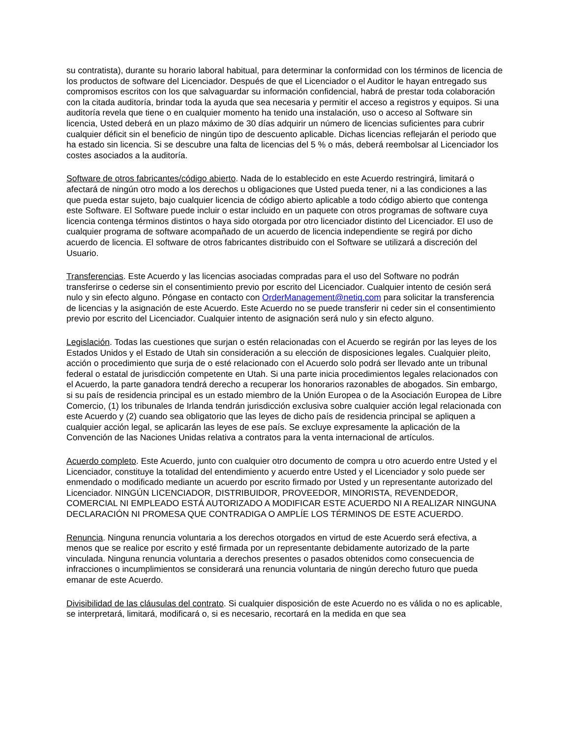su contratista), durante su horario laboral habitual, para determinar la conformidad con los términos de licencia de los productos de software del Licenciador. Después de que el Licenciador o el Auditor le hayan entregado sus compromisos escritos con los que salvaguardar su información confidencial, habrá de prestar toda colaboración con la citada auditoría, brindar toda la ayuda que sea necesaria y permitir el acceso a registros y equipos. Si una auditoría revela que tiene o en cualquier momento ha tenido una instalación, uso o acceso al Software sin licencia, Usted deberá en un plazo máximo de 30 días adquirir un número de licencias suficientes para cubrir cualquier déficit sin el beneficio de ningún tipo de descuento aplicable. Dichas licencias reflejarán el periodo que ha estado sin licencia. Si se descubre una falta de licencias del 5 % o más, deberá reembolsar al Licenciador los costes asociados a la auditoría.
Software de otros fabricantes/código abierto. Nada de lo establecido en este Acuerdo restringirá, limitará o afectará de ningún otro modo a los derechos u obligaciones que Usted pueda tener, ni a las condiciones a las que pueda estar sujeto, bajo cualquier licencia de código abierto aplicable a todo código abierto que contenga este Software. El Software puede incluir o estar incluido en un paquete con otros programas de software cuya licencia contenga términos distintos o haya sido otorgada por otro licenciador distinto del Licenciador. El uso de cualquier programa de software acompañado de un acuerdo de licencia independiente se regirá por dicho acuerdo de licencia. El software de otros fabricantes distribuido con el Software se utilizará a discreción del Usuario.
Transferencias. Este Acuerdo y las licencias asociadas compradas para el uso del Software no podrán transferirse o cederse sin el consentimiento previo por escrito del Licenciador. Cualquier intento de cesión será nulo y sin efecto alguno. Póngase en contacto con OrderManagement@netiq.com para solicitar la transferencia de licencias y la asignación de este Acuerdo. Este Acuerdo no se puede transferir ni ceder sin el consentimiento previo por escrito del Licenciador. Cualquier intento de asignación será nulo y sin efecto alguno.
Legislación. Todas las cuestiones que surjan o estén relacionadas con el Acuerdo se regirán por las leyes de los Estados Unidos y el Estado de Utah sin consideración a su elección de disposiciones legales. Cualquier pleito, acción o procedimiento que surja de o esté relacionado con el Acuerdo solo podrá ser llevado ante un tribunal federal o estatal de jurisdicción competente en Utah. Si una parte inicia procedimientos legales relacionados con el Acuerdo, la parte ganadora tendrá derecho a recuperar los honorarios razonables de abogados. Sin embargo, si su país de residencia principal es un estado miembro de la Unión Europea o de la Asociación Europea de Libre Comercio, (1) los tribunales de Irlanda tendrán jurisdicción exclusiva sobre cualquier acción legal relacionada con este Acuerdo y (2) cuando sea obligatorio que las leyes de dicho país de residencia principal se apliquen a cualquier acción legal, se aplicarán las leyes de ese país. Se excluye expresamente la aplicación de la Convención de las Naciones Unidas relativa a contratos para la venta internacional de artículos.
Acuerdo completo. Este Acuerdo, junto con cualquier otro documento de compra u otro acuerdo entre Usted y el Licenciador, constituye la totalidad del entendimiento y acuerdo entre Usted y el Licenciador y solo puede ser enmendado o modificado mediante un acuerdo por escrito firmado por Usted y un representante autorizado del Licenciador. NINGÚN LICENCIADOR, DISTRIBUIDOR, PROVEEDOR, MINORISTA, REVENDEDOR, COMERCIAL NI EMPLEADO ESTÁ AUTORIZADO A MODIFICAR ESTE ACUERDO NI A REALIZAR NINGUNA DECLARACIÓN NI PROMESA QUE CONTRADIGA O AMPLÍE LOS TÉRMINOS DE ESTE ACUERDO.
Renuncia. Ninguna renuncia voluntaria a los derechos otorgados en virtud de este Acuerdo será efectiva, a menos que se realice por escrito y esté firmada por un representante debidamente autorizado de la parte vinculada. Ninguna renuncia voluntaria a derechos presentes o pasados obtenidos como consecuencia de infracciones o incumplimientos se considerará una renuncia voluntaria de ningún derecho futuro que pueda emanar de este Acuerdo.
Divisibilidad de las cláusulas del contrato. Si cualquier disposición de este Acuerdo no es válida o no es aplicable, se interpretará, limitará, modificará o, si es necesario, recortará en la medida en que sea